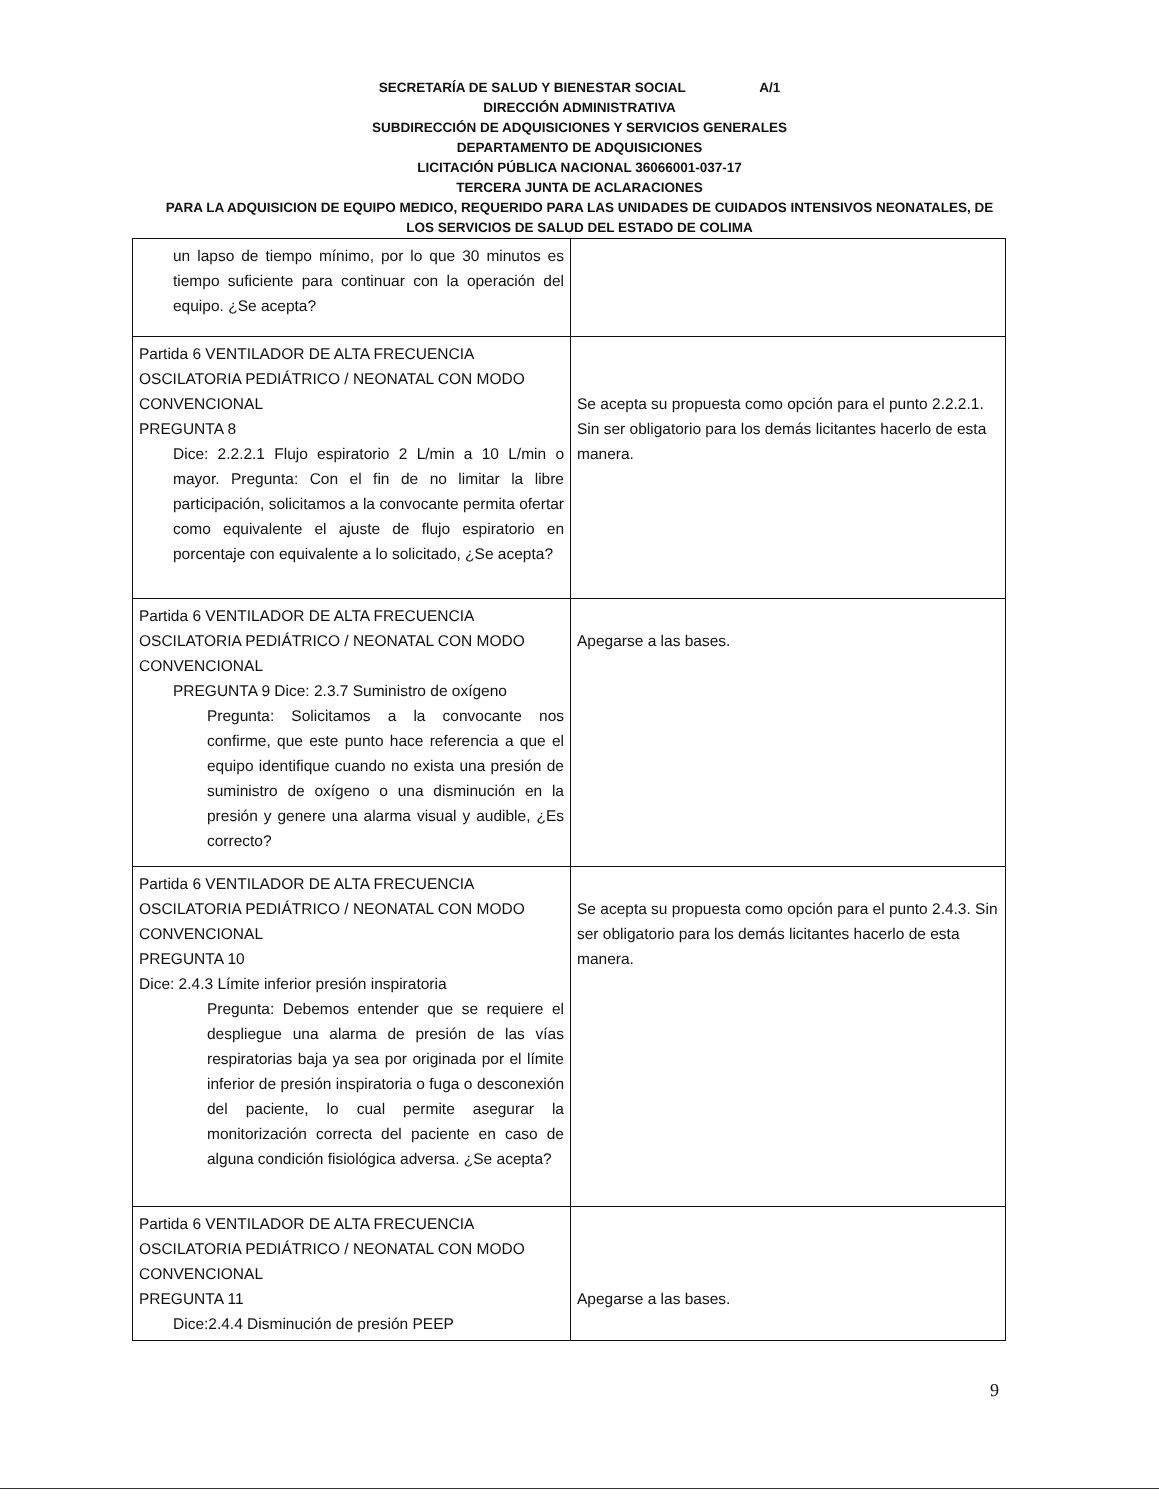SECRETARÍA DE SALUD Y BIENESTAR SOCIAL A/1
DIRECCIÓN ADMINISTRATIVA
SUBDIRECCIÓN DE ADQUISICIONES Y SERVICIOS GENERALES
DEPARTAMENTO DE ADQUISICIONES
LICITACIÓN PÚBLICA NACIONAL 36066001-037-17
TERCERA JUNTA DE ACLARACIONES
PARA LA ADQUISICION DE EQUIPO MEDICO, REQUERIDO PARA LAS UNIDADES DE CUIDADOS INTENSIVOS NEONATALES, DE
LOS SERVICIOS DE SALUD DEL ESTADO DE COLIMA
| un lapso de tiempo mínimo, por lo que 30 minutos es tiempo suficiente para continuar con la operación del equipo. ¿Se acepta? | |
| Partida 6 VENTILADOR DE ALTA FRECUENCIA OSCILATORIA PEDIÁTRICO / NEONATAL CON MODO CONVENCIONAL PREGUNTA 8 Dice: 2.2.2.1 Flujo espiratorio 2 L/min a 10 L/min o mayor. Pregunta: Con el fin de no limitar la libre participación, solicitamos a la convocante permita ofertar como equivalente el ajuste de flujo espiratorio en porcentaje con equivalente a lo solicitado, ¿Se acepta? | Se acepta su propuesta como opción para el punto 2.2.2.1. Sin ser obligatorio para los demás licitantes hacerlo de esta manera. |
| Partida 6 VENTILADOR DE ALTA FRECUENCIA OSCILATORIA PEDIÁTRICO / NEONATAL CON MODO CONVENCIONAL PREGUNTA 9 Dice: 2.3.7 Suministro de oxígeno Pregunta: Solicitamos a la convocante nos confirme, que este punto hace referencia a que el equipo identifique cuando no exista una presión de suministro de oxígeno o una disminución en la presión y genere una alarma visual y audible, ¿Es correcto? | Apegarse a las bases. |
| Partida 6 VENTILADOR DE ALTA FRECUENCIA OSCILATORIA PEDIÁTRICO / NEONATAL CON MODO CONVENCIONAL PREGUNTA 10 Dice: 2.4.3 Límite inferior presión inspiratoria Pregunta: Debemos entender que se requiere el despliegue una alarma de presión de las vías respiratorias baja ya sea por originada por el límite inferior de presión inspiratoria o fuga o desconexión del paciente, lo cual permite asegurar la monitorización correcta del paciente en caso de alguna condición fisiológica adversa. ¿Se acepta? | Se acepta su propuesta como opción para el punto 2.4.3. Sin ser obligatorio para los demás licitantes hacerlo de esta manera. |
| Partida 6 VENTILADOR DE ALTA FRECUENCIA OSCILATORIA PEDIÁTRICO / NEONATAL CON MODO CONVENCIONAL PREGUNTA 11 Dice:2.4.4 Disminución de presión PEEP | Apegarse a las bases. |
9